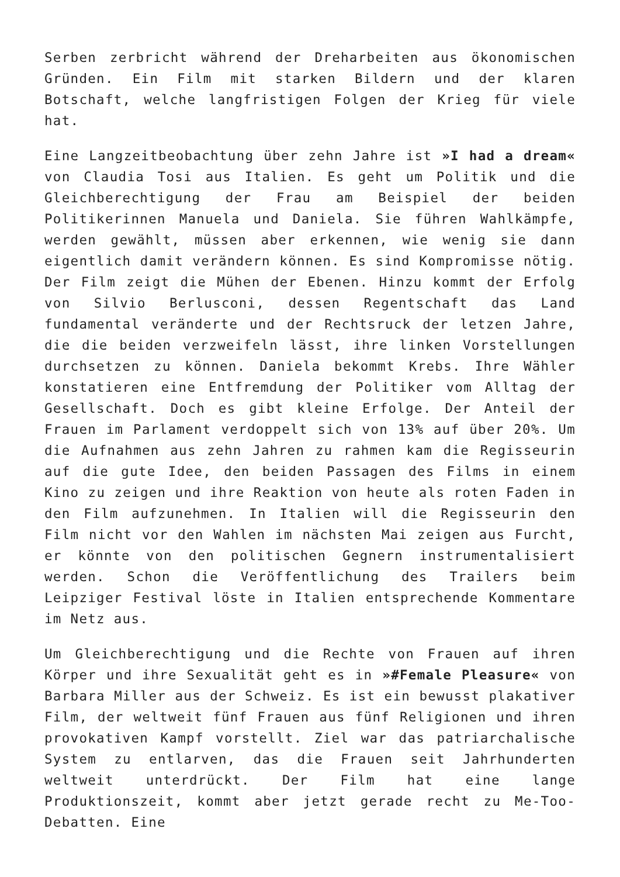Serben zerbricht während der Dreharbeiten aus ökonomischen Gründen. Ein Film mit starken Bildern und der klaren Botschaft, welche langfristigen Folgen der Krieg für viele hat.
Eine Langzeitbeobachtung über zehn Jahre ist »I had a dream« von Claudia Tosi aus Italien. Es geht um Politik und die Gleichberechtigung der Frau am Beispiel der beiden Politikerinnen Manuela und Daniela. Sie führen Wahlkämpfe, werden gewählt, müssen aber erkennen, wie wenig sie dann eigentlich damit verändern können. Es sind Kompromisse nötig. Der Film zeigt die Mühen der Ebenen. Hinzu kommt der Erfolg von Silvio Berlusconi, dessen Regentschaft das Land fundamental veränderte und der Rechtsruck der letzen Jahre, die die beiden verzweifeln lässt, ihre linken Vorstellungen durchsetzen zu können. Daniela bekommt Krebs. Ihre Wähler konstatieren eine Entfremdung der Politiker vom Alltag der Gesellschaft. Doch es gibt kleine Erfolge. Der Anteil der Frauen im Parlament verdoppelt sich von 13% auf über 20%. Um die Aufnahmen aus zehn Jahren zu rahmen kam die Regisseurin auf die gute Idee, den beiden Passagen des Films in einem Kino zu zeigen und ihre Reaktion von heute als roten Faden in den Film aufzunehmen. In Italien will die Regisseurin den Film nicht vor den Wahlen im nächsten Mai zeigen aus Furcht, er könnte von den politischen Gegnern instrumentalisiert werden. Schon die Veröffentlichung des Trailers beim Leipziger Festival löste in Italien entsprechende Kommentare im Netz aus.
Um Gleichberechtigung und die Rechte von Frauen auf ihren Körper und ihre Sexualität geht es in »#Female Pleasure« von Barbara Miller aus der Schweiz. Es ist ein bewusst plakativer Film, der weltweit fünf Frauen aus fünf Religionen und ihren provokativen Kampf vorstellt. Ziel war das patriarchalische System zu entlarven, das die Frauen seit Jahrhunderten weltweit unterdrückt. Der Film hat eine lange Produktionszeit, kommt aber jetzt gerade recht zu Me-Too-Debatten. Eine